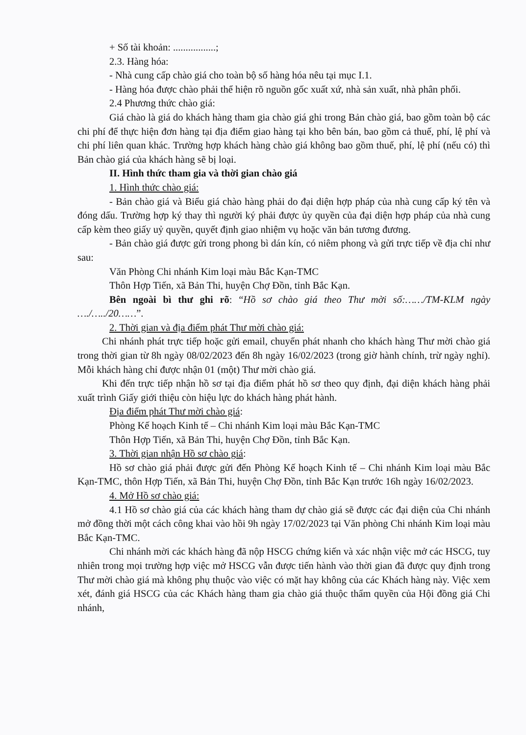+ Số tài khoản: .................;
2.3. Hàng hóa:
- Nhà cung cấp chào giá cho toàn bộ số hàng hóa nêu tại mục I.1.
- Hàng hóa được chào phải thể hiện rõ nguồn gốc xuất xứ, nhà sản xuất, nhà phân phối.
2.4 Phương thức chào giá:
Giá chào là giá do khách hàng tham gia chào giá ghi trong Bản chào giá, bao gồm toàn bộ các chi phí để thực hiện đơn hàng tại địa điểm giao hàng tại kho bên bán, bao gồm cả thuế, phí, lệ phí và chi phí liên quan khác. Trường hợp khách hàng chào giá không bao gồm thuế, phí, lệ phí (nếu có) thì Bản chào giá của khách hàng sẽ bị loại.
II. Hình thức tham gia và thời gian chào giá
1. Hình thức chào giá:
- Bản chào giá và Biểu giá chào hàng phải do đại diện hợp pháp của nhà cung cấp ký tên và đóng dấu. Trường hợp ký thay thì người ký phải được ủy quyền của đại diện hợp pháp của nhà cung cấp kèm theo giấy uỷ quyền, quyết định giao nhiệm vụ hoặc văn bản tương đương.
- Bản chào giá được gửi trong phong bì dán kín, có niêm phong và gửi trực tiếp về địa chỉ như sau:
Văn Phòng Chi nhánh Kim loại màu Bắc Kạn-TMC
Thôn Hợp Tiến, xã Bản Thi, huyện Chợ Đồn, tỉnh Bắc Kạn.
Bên ngoài bì thư ghi rõ: “Hồ sơ chào giá theo Thư mời số:……/TM-KLM ngày …./…../20……”.
2. Thời gian và địa điểm phát Thư mời chào giá:
Chi nhánh phát trực tiếp hoặc gửi email, chuyển phát nhanh cho khách hàng Thư mời chào giá trong thời gian từ 8h ngày 08/02/2023 đến 8h ngày 16/02/2023 (trong giờ hành chính, trừ ngày nghỉ). Mỗi khách hàng chỉ được nhận 01 (một) Thư mời chào giá.
Khi đến trực tiếp nhận hồ sơ tại địa điểm phát hồ sơ theo quy định, đại diện khách hàng phải xuất trình Giấy giới thiệu còn hiệu lực do khách hàng phát hành.
Địa điểm phát Thư mời chào giá:
Phòng Kế hoạch Kinh tế – Chi nhánh Kim loại màu Bắc Kạn-TMC
Thôn Hợp Tiến, xã Bản Thi, huyện Chợ Đồn, tỉnh Bắc Kạn.
3. Thời gian nhận Hồ sơ chào giá:
Hồ sơ chào giá phải được gửi đến Phòng Kế hoạch Kinh tế – Chi nhánh Kim loại màu Bắc Kạn-TMC, thôn Hợp Tiến, xã Bản Thi, huyện Chợ Đồn, tỉnh Bắc Kạn trước 16h ngày 16/02/2023.
4. Mở Hồ sơ chào giá:
4.1 Hồ sơ chào giá của các khách hàng tham dự chào giá sẽ được các đại diện của Chi nhánh mở đồng thời một cách công khai vào hồi 9h ngày 17/02/2023 tại Văn phòng Chi nhánh Kim loại màu Bắc Kạn-TMC.
Chi nhánh mời các khách hàng đã nộp HSCG chứng kiến và xác nhận việc mở các HSCG, tuy nhiên trong mọi trường hợp việc mở HSCG vẫn được tiến hành vào thời gian đã được quy định trong Thư mời chào giá mà không phụ thuộc vào việc có mặt hay không của các Khách hàng này. Việc xem xét, đánh giá HSCG của các Khách hàng tham gia chào giá thuộc thẩm quyền của Hội đồng giá Chi nhánh,